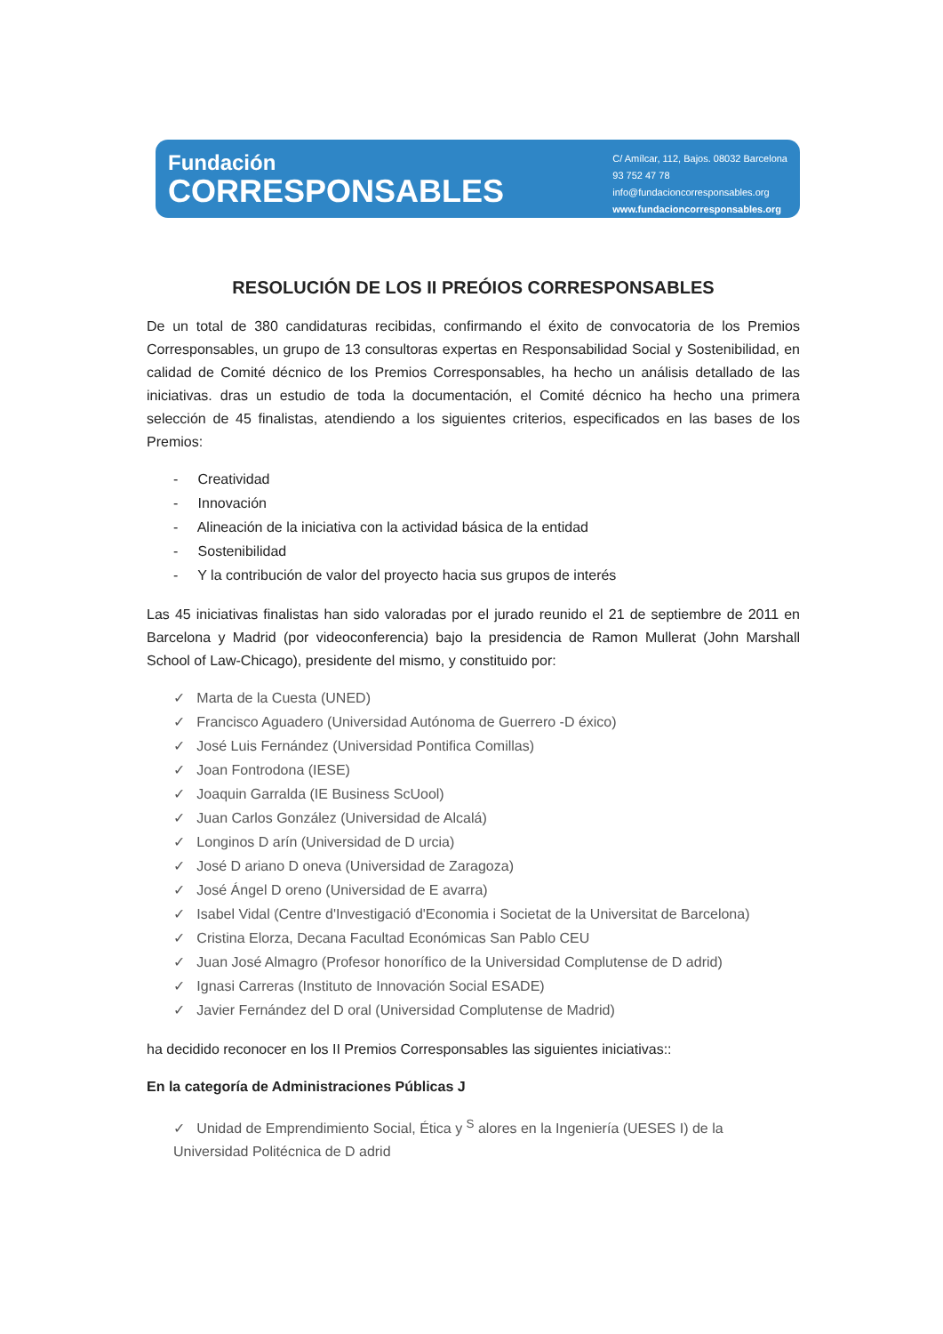Fundación
CORRESPONSABLES
C/ Amílcar, 112, Bajos. 08032 Barcelona
93 752 47 78
info@fundacioncorresponsables.org
www.fundacioncorresponsables.org
RESOLUCIÓN DE LOS II PREÓIOS CORRESPONSABLES
De un total de 380 candidaturas recibidas, confirmando el éxito de convocatoria de los Premios Corresponsables, un grupo de 13 consultoras expertas en Responsabilidad Social y Sostenibilidad, en calidad de Comité décnico de los Premios Corresponsables, ha hecho un análisis detallado de las iniciativas. dras un estudio de toda la documentación, el Comité décnico ha hecho una primera selección de 45 finalistas, atendiendo a los siguientes criterios, especificados en las bases de los Premios:
- Creatividad
- Innovación
- Alineación de la iniciativa con la actividad básica de la entidad
- Sostenibilidad
- Y la contribución de valor del proyecto hacia sus grupos de interés
Las 45 iniciativas finalistas han sido valoradas por el jurado reunido el 21 de septiembre de 2011 en Barcelona y Madrid (por videoconferencia) bajo la presidencia de Ramon Mullerat (John Marshall School of Law-Chicago), presidente del mismo, y constituido por:
✓ Marta de la Cuesta (UNED)
✓ Francisco Aguadero (Universidad Autónoma de Guerrero -D éxico)
✓ José Luis Fernández (Universidad Pontifica Comillas)
✓ Joan Fontrodona (IESE)
✓ Joaquin Garralda (IE Business ScUool)
✓ Juan Carlos González (Universidad de Alcalá)
✓ Longinos D arín (Universidad de D urcia)
✓ José D ariano D oneva (Universidad de Zaragoza)
✓ José Ángel D oreno (Universidad de E avarra)
✓ Isabel Vidal (Centre d'Investigació d'Economia i Societat de la Universitat de Barcelona)
✓ Cristina Elorza, Decana Facultad Económicas San Pablo CEU
✓ Juan José Almagro (Profesor honorífico de la Universidad Complutense de D adrid)
✓ Ignasi Carreras (Instituto de Innovación Social ESADE)
✓ Javier Fernández del D oral (Universidad Complutense de Madrid)
ha decidido reconocer en los II Premios Corresponsables las siguientes iniciativas::
En la categoría de Administraciones Públicas J
✓ Unidad de Emprendimiento Social, Ética y <sup>S</sup> alores en la Ingeniería (UESES I) de la Universidad Politécnica de D adrid